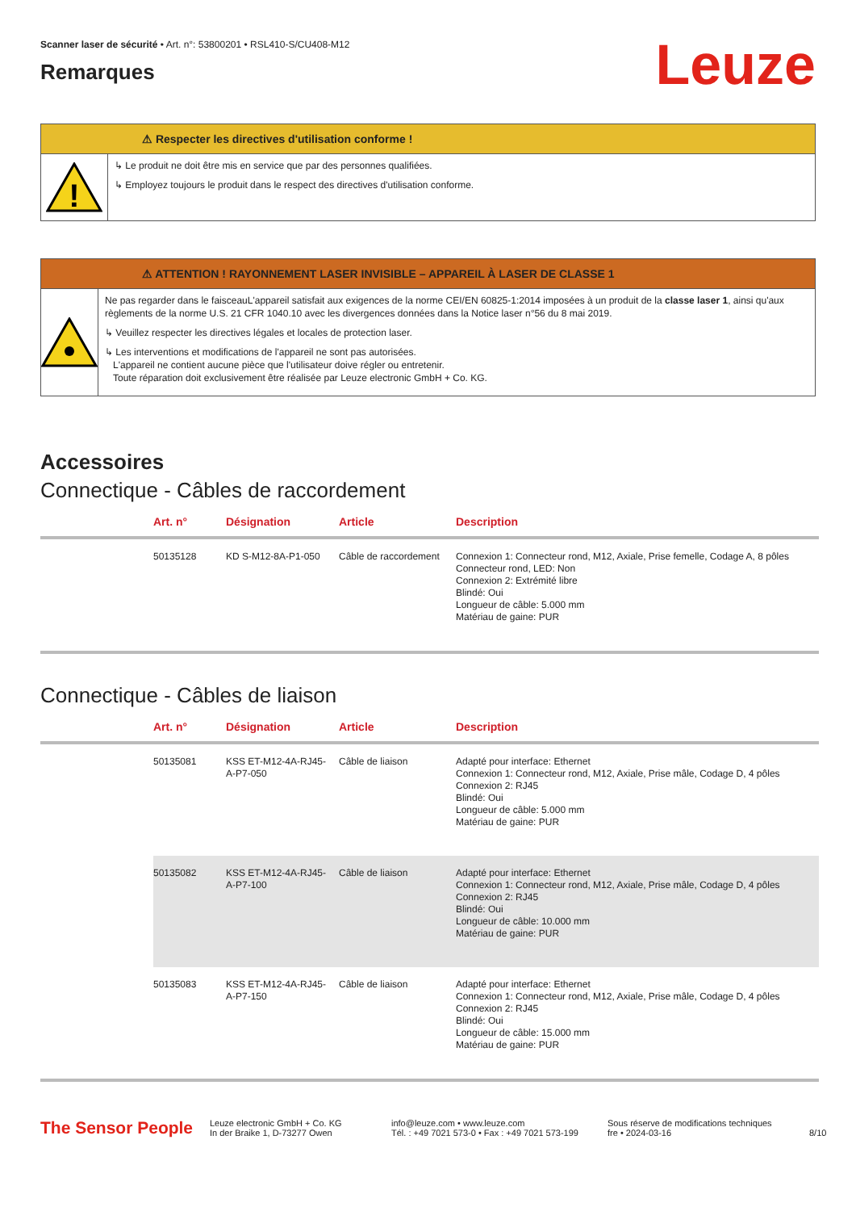Scanner laser de sécurité • Art. n°: 53800201 • RSL410-S/CU408-M12
Leuze
Remarques
⚠ Respecter les directives d'utilisation conforme !
!
↳ Le produit ne doit être mis en service que par des personnes qualifiées.
↳ Employez toujours le produit dans le respect des directives d'utilisation conforme.
⚠ ATTENTION ! RAYONNEMENT LASER INVISIBLE – APPAREIL À LASER DE CLASSE 1
Ne pas regarder dans le faisceauL'appareil satisfait aux exigences de la norme CEI/EN 60825-1:2014 imposées à un produit de la classe laser 1, ainsi qu'aux règlements de la norme U.S. 21 CFR 1040.10 avec les divergences données dans la Notice laser n°56 du 8 mai 2019.
↳ Veuillez respecter les directives légales et locales de protection laser.
↳ Les interventions et modifications de l'appareil ne sont pas autorisées.
L'appareil ne contient aucune pièce que l'utilisateur doive régler ou entretenir.
Toute réparation doit exclusivement être réalisée par Leuze electronic GmbH + Co. KG.
Accessoires
Connectique - Câbles de raccordement
| | Art. n° | Désignation | Article | Description |
| --- | --- | --- | --- | --- |
| | 50135128 | KD S-M12-8A-P1-050 | Câble de raccordement | Connexion 1: Connecteur rond, M12, Axiale, Prise femelle, Codage A, 8 pôles Connecteur rond, LED: Non Connexion 2: Extrémité libre Blindé: Oui Longueur de câble: 5.000 mm Matériau de gaine: PUR |
Connectique - Câbles de liaison
| | Art. n° | Désignation | Article | Description |
| --- | --- | --- | --- | --- |
| | 50135081 | KSS ET-M12-4A-RJ45-A-P7-050 | Câble de liaison | Adapté pour interface: Ethernet Connexion 1: Connecteur rond, M12, Axiale, Prise mâle, Codage D, 4 pôles Connexion 2: RJ45 Blindé: Oui Longueur de câble: 5.000 mm Matériau de gaine: PUR |
| | 50135082 | KSS ET-M12-4A-RJ45-A-P7-100 | Câble de liaison | Adapté pour interface: Ethernet Connexion 1: Connecteur rond, M12, Axiale, Prise mâle, Codage D, 4 pôles Connexion 2: RJ45 Blindé: Oui Longueur de câble: 10.000 mm Matériau de gaine: PUR |
| | 50135083 | KSS ET-M12-4A-RJ45-A-P7-150 | Câble de liaison | Adapté pour interface: Ethernet Connexion 1: Connecteur rond, M12, Axiale, Prise mâle, Codage D, 4 pôles Connexion 2: RJ45 Blindé: Oui Longueur de câble: 15.000 mm Matériau de gaine: PUR |
The Sensor People
Leuze electronic GmbH + Co. KG
In der Braike 1, D-73277 Owen
info@leuze.com • www.leuze.com
Tél. : +49 7021 573-0 • Fax : +49 7021 573-199
Sous réserve de modifications techniques
fre • 2024-03-16
8/10